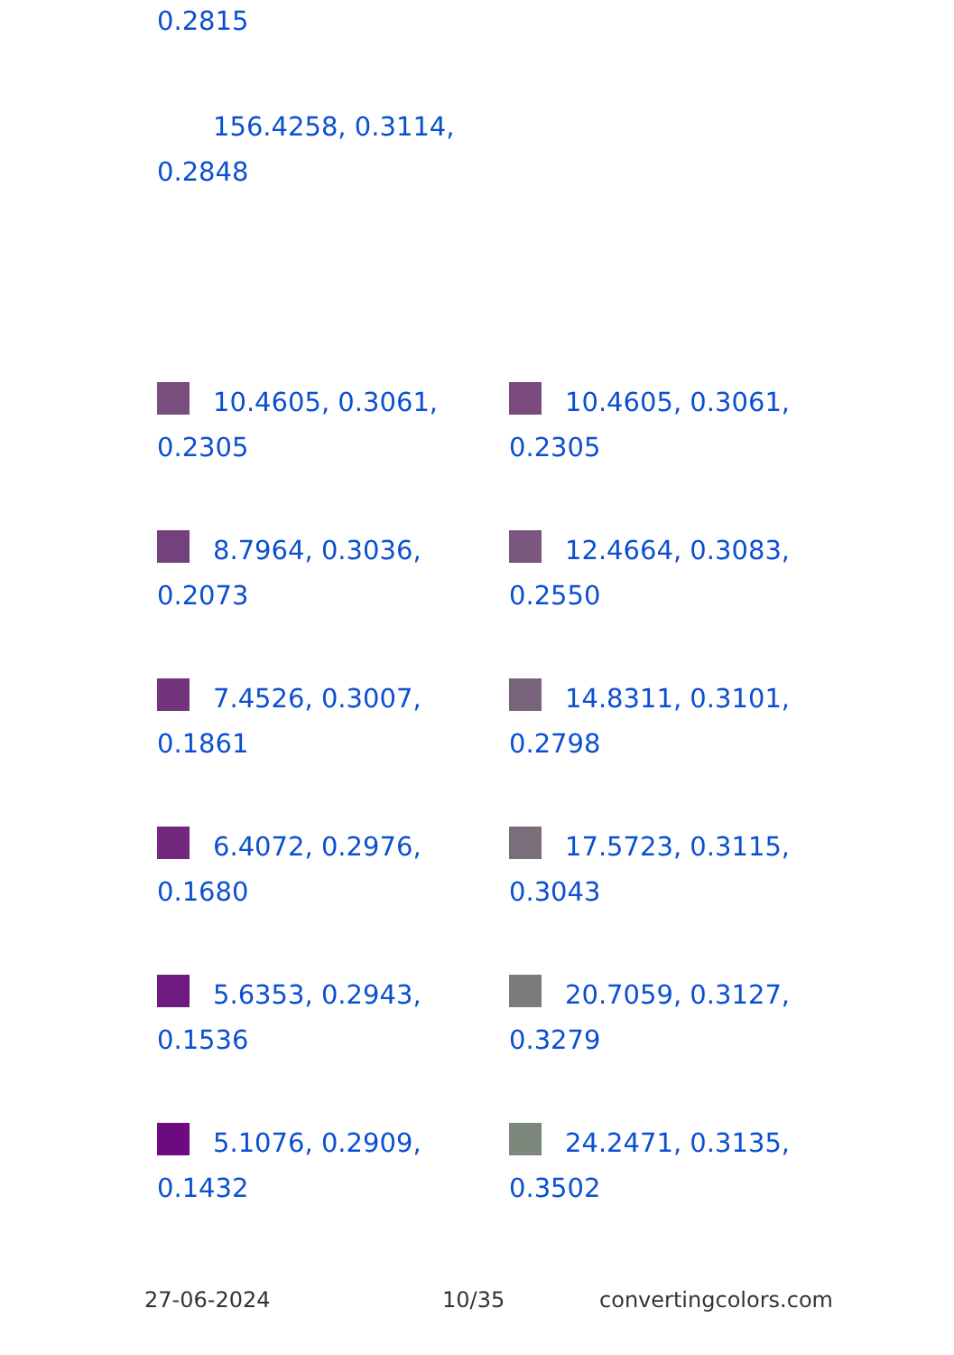0.2815
156.4258, 0.3114, 0.2848
10.4605, 0.3061, 0.2305
10.4605, 0.3061, 0.2305
8.7964, 0.3036, 0.2073
12.4664, 0.3083, 0.2550
7.4526, 0.3007, 0.1861
14.8311, 0.3101, 0.2798
6.4072, 0.2976, 0.1680
17.5723, 0.3115, 0.3043
5.6353, 0.2943, 0.1536
20.7059, 0.3127, 0.3279
5.1076, 0.2909, 0.1432
24.2471, 0.3135, 0.3502
27-06-2024 10/35 convertingcolors.com